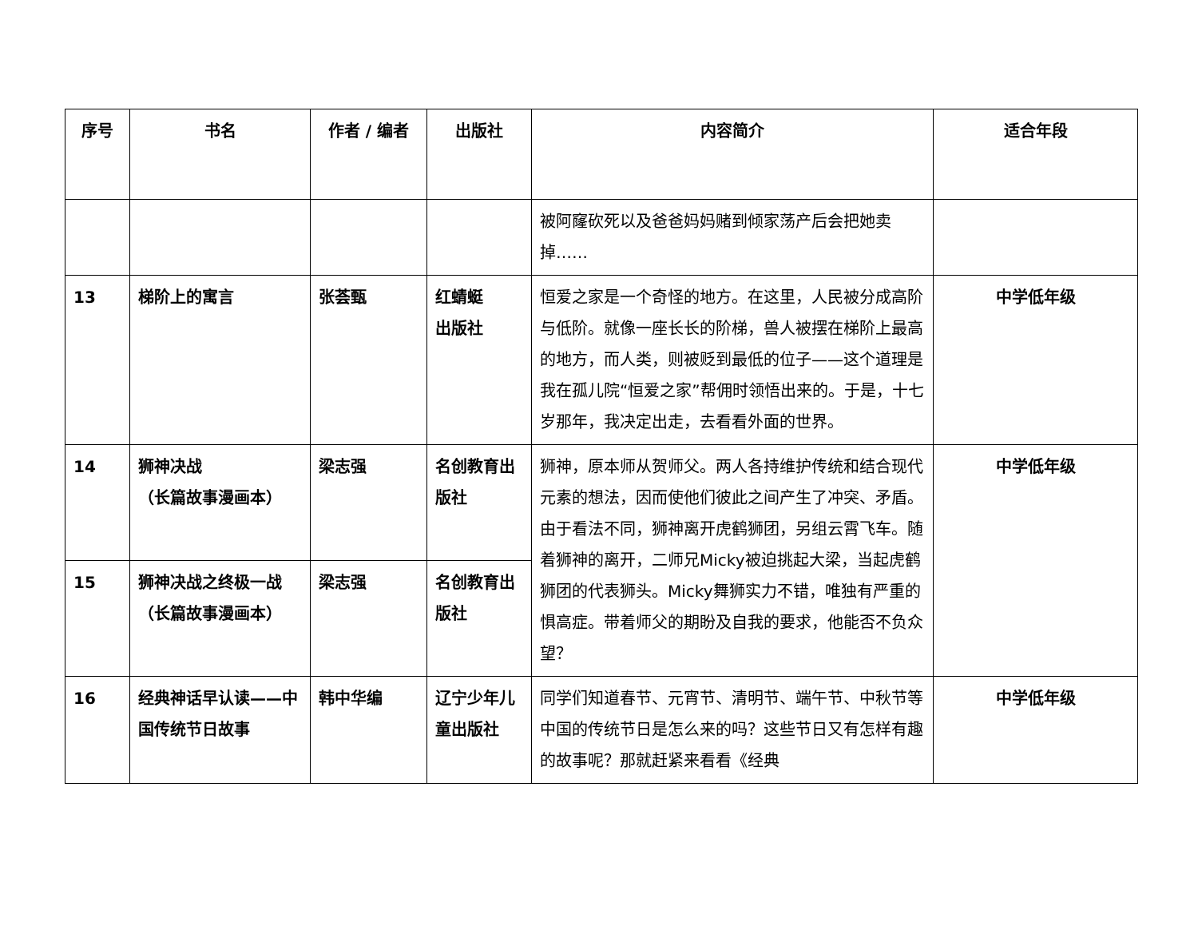| 序号 | 书名 | 作者 / 编者 | 出版社 | 内容简介 | 适合年段 |
| --- | --- | --- | --- | --- | --- |
| | | | | 被阿窿砍死以及爸爸妈妈赌到倾家荡产后会把她卖掉…… | |
| 13 | 梯阶上的寓言 | 张荟甄 | 红蜻蜓 出版社 | 恒爱之家是一个奇怪的地方。在这里，人民被分成高阶与低阶。就像一座长长的阶梯，兽人被摆在梯阶上最高的地方，而人类，则被贬到最低的位子——这个道理是我在孤儿院“恒爱之家”帮佣时领悟出来的。于是，十七岁那年，我决定出走，去看看外面的世界。 | 中学低年级 |
| 14 | 狮神决战 （长篇故事漫画本） | 梁志强 | 名创教育出版社 | 狮神，原本师从贺师父。两人各持维护传统和结合现代元素的想法，因而使他们彼此之间产生了冲突、矛盾。由于看法不同，狮神离开虎鹤狮团，另组云霄飞车。随着狮神的离开，二师兄Micky被迫挑起大梁，当起虎鹤狮团的代表狮头。Micky舞狮实力不错，唯独有严重的惧高症。带着师父的期盼及自我的要求，他能否不负众望？ | 中学低年级 |
| 15 | 狮神决战之终极一战 （长篇故事漫画本） | 梁志强 | 名创教育出版社 | | |
| 16 | 经典神话早认读——中国传统节日故事 | 韩中华编 | 辽宁少年儿童出版社 | 同学们知道春节、元宵节、清明节、端午节、中秋节等中国的传统节日是怎么来的吗？这些节日又有怎样有趣的故事呢？那就赶紧来看看《经典 | 中学低年级 |